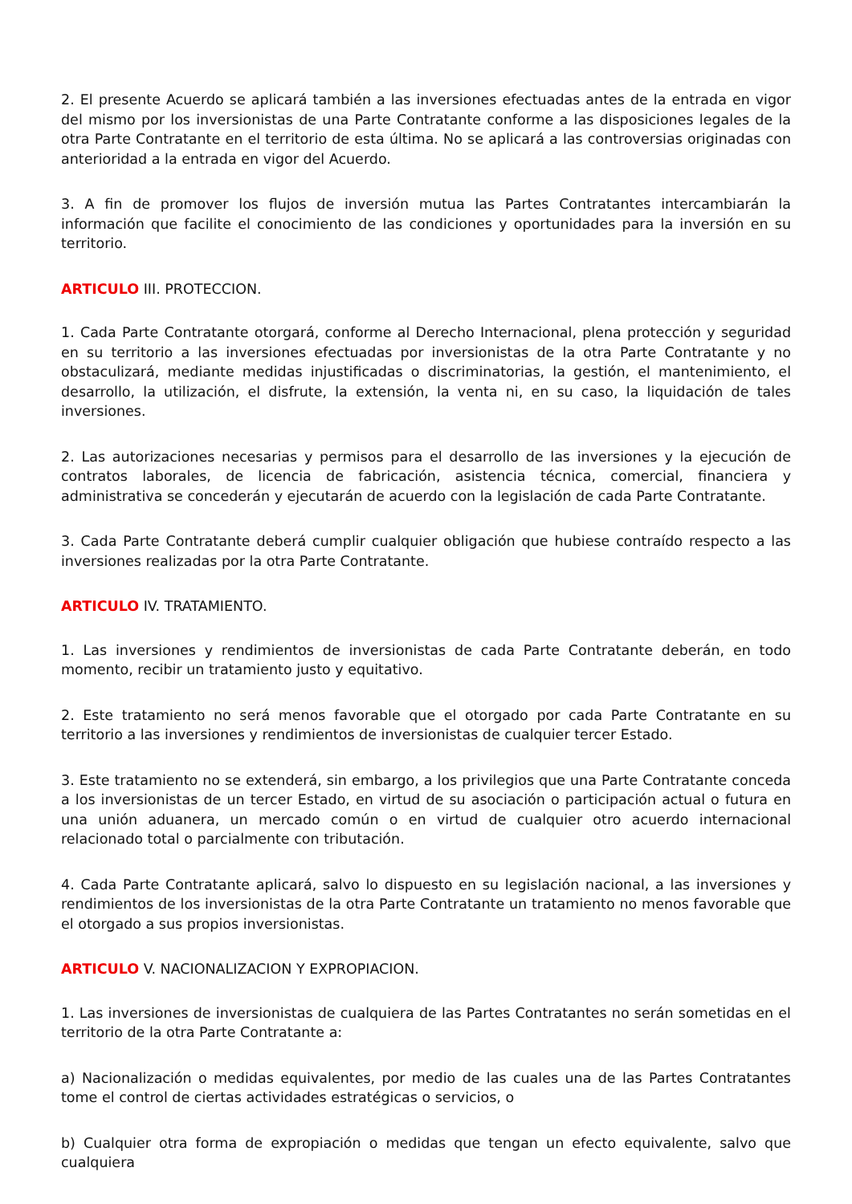2. El presente Acuerdo se aplicará también a las inversiones efectuadas antes de la entrada en vigor del mismo por los inversionistas de una Parte Contratante conforme a las disposiciones legales de la otra Parte Contratante en el territorio de esta última. No se aplicará a las controversias originadas con anterioridad a la entrada en vigor del Acuerdo.
3. A fin de promover los flujos de inversión mutua las Partes Contratantes intercambiarán la información que facilite el conocimiento de las condiciones y oportunidades para la inversión en su territorio.
ARTICULO III. PROTECCION.
1. Cada Parte Contratante otorgará, conforme al Derecho Internacional, plena protección y seguridad en su territorio a las inversiones efectuadas por inversionistas de la otra Parte Contratante y no obstaculizará, mediante medidas injustificadas o discriminatorias, la gestión, el mantenimiento, el desarrollo, la utilización, el disfrute, la extensión, la venta ni, en su caso, la liquidación de tales inversiones.
2. Las autorizaciones necesarias y permisos para el desarrollo de las inversiones y la ejecución de contratos laborales, de licencia de fabricación, asistencia técnica, comercial, financiera y administrativa se concederán y ejecutarán de acuerdo con la legislación de cada Parte Contratante.
3. Cada Parte Contratante deberá cumplir cualquier obligación que hubiese contraído respecto a las inversiones realizadas por la otra Parte Contratante.
ARTICULO IV. TRATAMIENTO.
1. Las inversiones y rendimientos de inversionistas de cada Parte Contratante deberán, en todo momento, recibir un tratamiento justo y equitativo.
2. Este tratamiento no será menos favorable que el otorgado por cada Parte Contratante en su territorio a las inversiones y rendimientos de inversionistas de cualquier tercer Estado.
3. Este tratamiento no se extenderá, sin embargo, a los privilegios que una Parte Contratante conceda a los inversionistas de un tercer Estado, en virtud de su asociación o participación actual o futura en una unión aduanera, un mercado común o en virtud de cualquier otro acuerdo internacional relacionado total o parcialmente con tributación.
4. Cada Parte Contratante aplicará, salvo lo dispuesto en su legislación nacional, a las inversiones y rendimientos de los inversionistas de la otra Parte Contratante un tratamiento no menos favorable que el otorgado a sus propios inversionistas.
ARTICULO V. NACIONALIZACION Y EXPROPIACION.
1. Las inversiones de inversionistas de cualquiera de las Partes Contratantes no serán sometidas en el territorio de la otra Parte Contratante a:
a) Nacionalización o medidas equivalentes, por medio de las cuales una de las Partes Contratantes tome el control de ciertas actividades estratégicas o servicios, o
b) Cualquier otra forma de expropiación o medidas que tengan un efecto equivalente, salvo que cualquiera